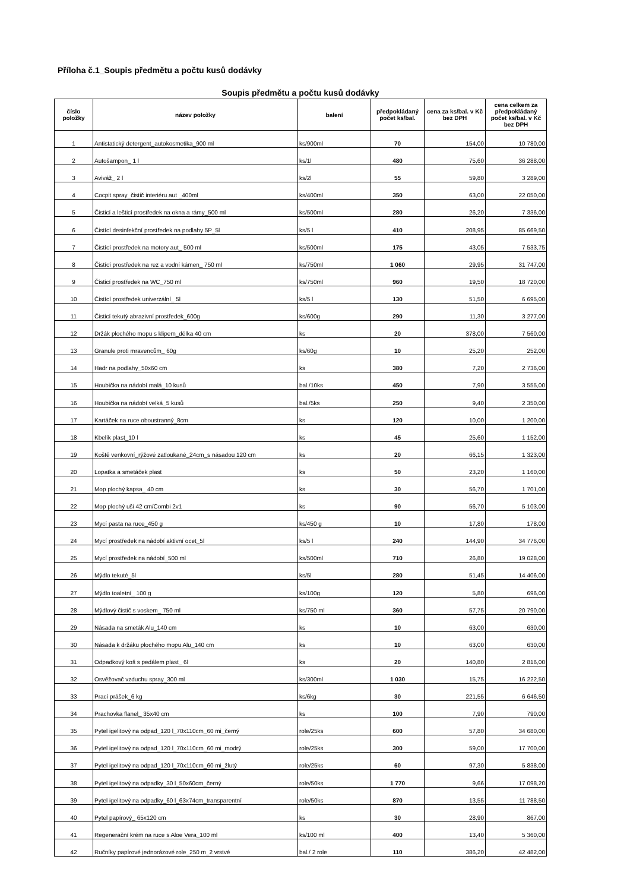Příloha č.1_Soupis předmětu a počtu kusů dodávky
Soupis předmětu a počtu kusů dodávky
| číslo položky | název položky | balení | předpokládaný počet ks/bal. | cena za ks/bal. v Kč bez DPH | cena celkem za předpokládaný počet ks/bal. v Kč bez DPH |
| --- | --- | --- | --- | --- | --- |
| 1 | Antistatický detergent_autokosmetika_900 ml | ks/900ml | 70 | 154,00 | 10 780,00 |
| 2 | Autošampon_ 1 l | ks/1l | 480 | 75,60 | 36 288,00 |
| 3 | Aviváž_ 2 l | ks/2l | 55 | 59,80 | 3 289,00 |
| 4 | Cocpit spray_čistič interiéru aut _400ml | ks/400ml | 350 | 63,00 | 22 050,00 |
| 5 | Čisticí a lešticí prostředek na okna a rámy_500 ml | ks/500ml | 280 | 26,20 | 7 336,00 |
| 6 | Čistící desinfekční prostředek na podlahy 5P_5l | ks/5 l | 410 | 208,95 | 85 669,50 |
| 7 | Čistící prostředek na motory aut_ 500 ml | ks/500ml | 175 | 43,05 | 7 533,75 |
| 8 | Čistící prostředek na rez a vodní kámen_ 750 ml | ks/750ml | 1 060 | 29,95 | 31 747,00 |
| 9 | Čisticí prostředek na WC_750 ml | ks/750ml | 960 | 19,50 | 18 720,00 |
| 10 | Čistící prostředek univerzální_ 5l | ks/5 l | 130 | 51,50 | 6 695,00 |
| 11 | Čisticí tekutý abrazivní prostředek_600g | ks/600g | 290 | 11,30 | 3 277,00 |
| 12 | Držák plochého mopu s klipem_délka 40 cm | ks | 20 | 378,00 | 7 560,00 |
| 13 | Granule proti mravencům_ 60g | ks/60g | 10 | 25,20 | 252,00 |
| 14 | Hadr na podlahy_50x60 cm | ks | 380 | 7,20 | 2 736,00 |
| 15 | Houbička na nádobí malá_10 kusů | bal./10ks | 450 | 7,90 | 3 555,00 |
| 16 | Houbička na nádobí velká_5 kusů | bal./5ks | 250 | 9,40 | 2 350,00 |
| 17 | Kartáček na ruce oboustranný_8cm | ks | 120 | 10,00 | 1 200,00 |
| 18 | Kbelík plast_10 l | ks | 45 | 25,60 | 1 152,00 |
| 19 | Koště venkovní_rýžové zatloukané_24cm_s násadou 120 cm | ks | 20 | 66,15 | 1 323,00 |
| 20 | Lopatka a smetáček plast | ks | 50 | 23,20 | 1 160,00 |
| 21 | Mop plochý kapsa_ 40 cm | ks | 30 | 56,70 | 1 701,00 |
| 22 | Mop plochý uši 42 cm/Combi 2v1 | ks | 90 | 56,70 | 5 103,00 |
| 23 | Mycí pasta na ruce_450 g | ks/450 g | 10 | 17,80 | 178,00 |
| 24 | Mycí prostředek na nádobí aktivní ocet_5l | ks/5 l | 240 | 144,90 | 34 776,00 |
| 25 | Mycí prostředek na nádobí_500 ml | ks/500ml | 710 | 26,80 | 19 028,00 |
| 26 | Mýdlo tekuté_5l | ks/5l | 280 | 51,45 | 14 406,00 |
| 27 | Mýdlo toaletní_ 100 g | ks/100g | 120 | 5,80 | 696,00 |
| 28 | Mýdlový čistič s voskem_ 750 ml | ks/750 ml | 360 | 57,75 | 20 790,00 |
| 29 | Násada na smeták Alu_140 cm | ks | 10 | 63,00 | 630,00 |
| 30 | Násada k držáku plochého mopu Alu_140 cm | ks | 10 | 63,00 | 630,00 |
| 31 | Odpadkový koš s pedálem plast_ 6l | ks | 20 | 140,80 | 2 816,00 |
| 32 | Osvěžovač vzduchu spray_300 ml | ks/300ml | 1 030 | 15,75 | 16 222,50 |
| 33 | Prací prášek_6 kg | ks/6kg | 30 | 221,55 | 6 646,50 |
| 34 | Prachovka flanel_ 35x40 cm | ks | 100 | 7,90 | 790,00 |
| 35 | Pytel igelitový na odpad_120 l_70x110cm_60 mi_černý | role/25ks | 600 | 57,80 | 34 680,00 |
| 36 | Pytel igelitový na odpad_120 l_70x110cm_60 mi_modrý | role/25ks | 300 | 59,00 | 17 700,00 |
| 37 | Pytel igelitový na odpad_120 l_70x110cm_60 mi_žlutý | role/25ks | 60 | 97,30 | 5 838,00 |
| 38 | Pytel igelitový na odpadky_30 l_50x60cm_černý | role/50ks | 1 770 | 9,66 | 17 098,20 |
| 39 | Pytel igelitový na odpadky_60 l_63x74cm_transparentní | role/50ks | 870 | 13,55 | 11 788,50 |
| 40 | Pytel papírový_ 65x120 cm | ks | 30 | 28,90 | 867,00 |
| 41 | Regenerační krém na ruce s Aloe Vera_100 ml | ks/100 ml | 400 | 13,40 | 5 360,00 |
| 42 | Ručníky papírové jednorázové role_250 m_2 vrstvé | bal./ 2 role | 110 | 386,20 | 42 482,00 |